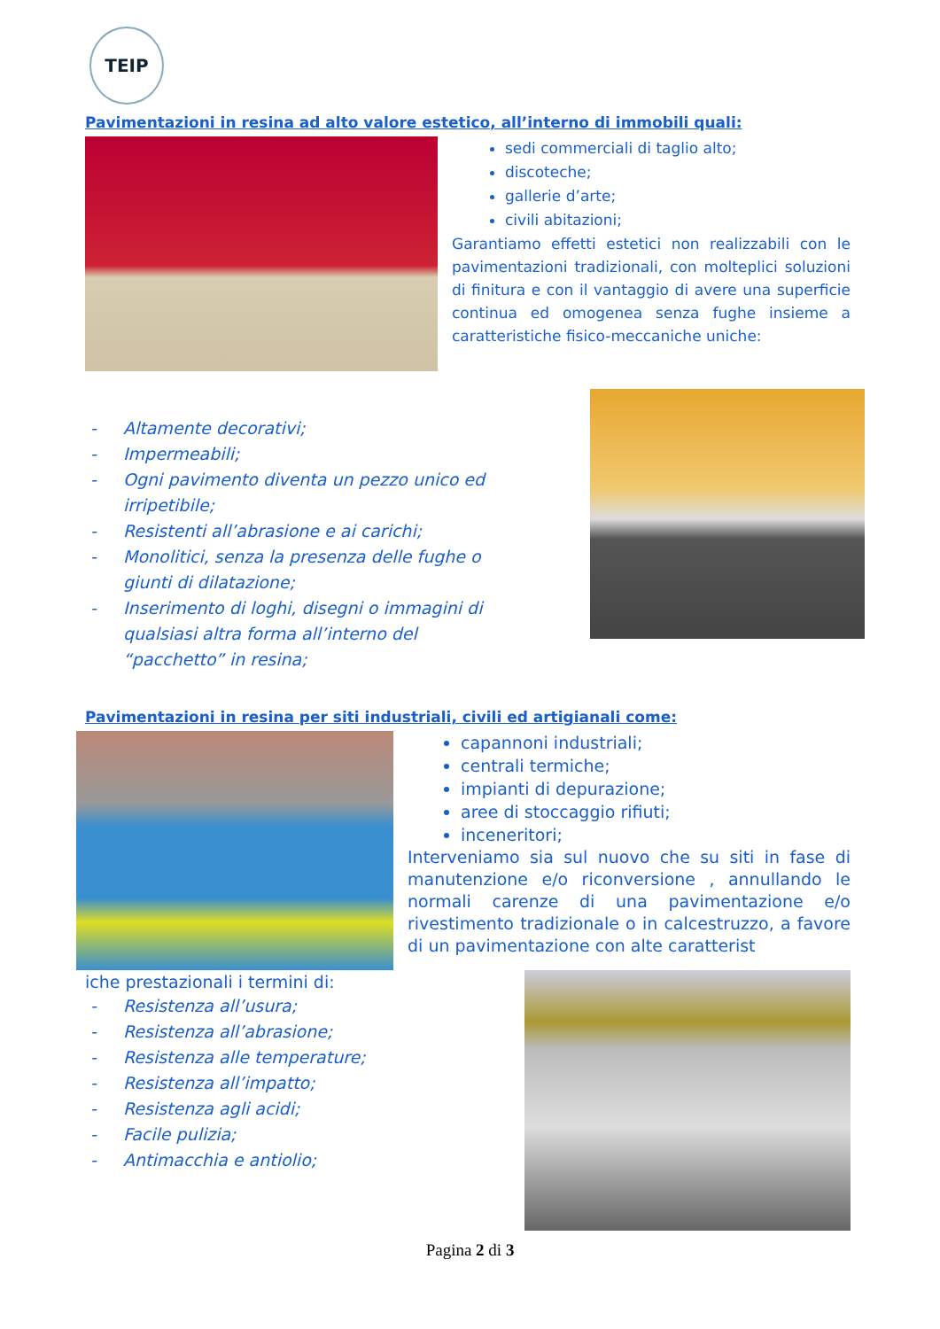TEIP
Pavimentazioni in resina ad alto valore estetico, all’interno di immobili quali:
sedi commerciali di taglio alto;
discoteche;
gallerie d’arte;
civili abitazioni;
Garantiamo effetti estetici non realizzabili con le pavimentazioni tradizionali, con molteplici soluzioni di finitura e con il vantaggio di avere una superficie continua ed omogenea senza fughe insieme a caratteristiche fisico-meccaniche uniche:
- Altamente decorativi;
- Impermeabili;
- Ogni pavimento diventa un pezzo unico ed irripetibile;
- Resistenti all’abrasione e ai carichi;
- Monolitici, senza la presenza delle fughe o giunti di dilatazione;
- Inserimento di loghi, disegni o immagini di qualsiasi altra forma all’interno del “pacchetto” in resina;
Pavimentazioni in resina per siti industriali, civili ed artigianali come:
capannoni industriali;
centrali termiche;
impianti di depurazione;
aree di stoccaggio rifiuti;
inceneritori;
Interveniamo sia sul nuovo che su siti in fase di manutenzione e/o riconversione , annullando le normali carenze di una pavimentazione e/o rivestimento tradizionale o in calcestruzzo, a favore di un pavimentazione con alte caratterist
iche prestazionali i termini di:
- Resistenza all’usura;
- Resistenza all’abrasione;
- Resistenza alle temperature;
- Resistenza all’impatto;
- Resistenza agli acidi;
- Facile pulizia;
- Antimacchia e antiolio;
Pagina 2 di 3